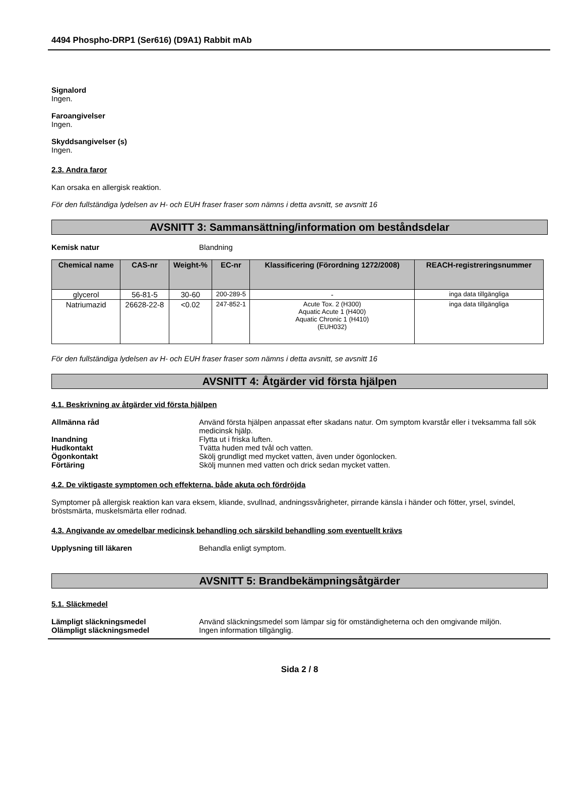4494 Phospho-DRP1 (Ser616) (D9A1) Rabbit mAb
Signalord
Ingen.
Faroangivelser
Ingen.
Skyddsangivelser (s)
Ingen.
2.3. Andra faror
Kan orsaka en allergisk reaktion.
För den fullständiga lydelsen av H- och EUH fraser fraser som nämns i detta avsnitt, se avsnitt 16
AVSNITT 3: Sammansättning/information om beståndsdelar
Kemisk natur Blandning
| Chemical name | CAS-nr | Weight-% | EC-nr | Klassificering (Förordning 1272/2008) | REACH-registreringsnummer |
| --- | --- | --- | --- | --- | --- |
| glycerol | 56-81-5 | 30-60 | 200-289-5 | - | inga data tillgängliga |
| Natriumazid | 26628-22-8 | <0.02 | 247-852-1 | Acute Tox. 2 (H300) Aquatic Acute 1 (H400) Aquatic Chronic 1 (H410) (EUH032) | inga data tillgängliga |
För den fullständiga lydelsen av H- och EUH fraser fraser som nämns i detta avsnitt, se avsnitt 16
AVSNITT 4: Åtgärder vid första hjälpen
4.1. Beskrivning av åtgärder vid första hjälpen
Allmänna råd Använd första hjälpen anpassat efter skadans natur. Om symptom kvarstår eller i tveksamma fall sök medicinsk hjälp.
Inandning Flytta ut i friska luften.
Hudkontakt Tvätta huden med tvål och vatten.
Ögonkontakt Skölj grundligt med mycket vatten, även under ögonlocken.
Förtäring Skölj munnen med vatten och drick sedan mycket vatten.
4.2. De viktigaste symptomen och effekterna, både akuta och fördröjda
Symptomer på allergisk reaktion kan vara eksem, kliande, svullnad, andningssvårigheter, pirrande känsla i händer och fötter, yrsel, svindel, bröstsmärta, muskelsmärta eller rodnad.
4.3. Angivande av omedelbar medicinsk behandling och särskild behandling som eventuellt krävs
Upplysning till läkaren Behandla enligt symptom.
AVSNITT 5: Brandbekämpningsåtgärder
5.1. Släckmedel
Lämpligt släckningsmedel Använd släckningsmedel som lämpar sig för omständigheterna och den omgivande miljön.
Olämpligt släckningsmedel Ingen information tillgänglig.
Sida 2 / 8